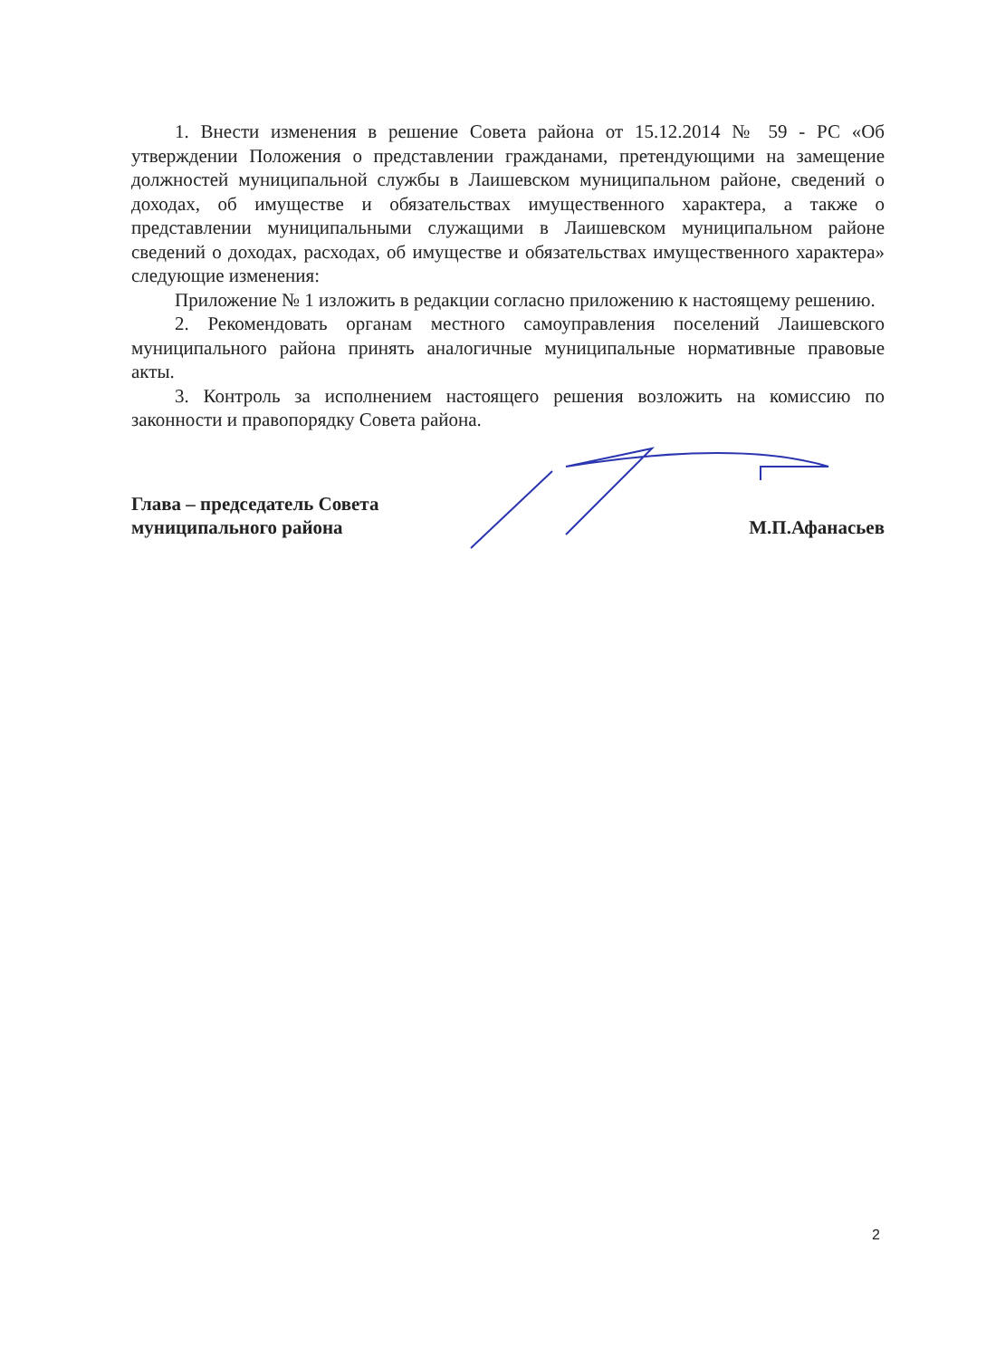1. Внести изменения в решение Совета района от 15.12.2014 № 59 - РС «Об утверждении Положения о представлении гражданами, претендующими на замещение должностей муниципальной службы в Лаишевском муниципальном районе, сведений о доходах, об имуществе и обязательствах имущественного характера, а также о представлении муниципальными служащими в Лаишевском муниципальном районе сведений о доходах, расходах, об имуществе и обязательствах имущественного характера» следующие изменения:
Приложение № 1 изложить в редакции согласно приложению к настоящему решению.
2. Рекомендовать органам местного самоуправления поселений Лаишевского муниципального района принять аналогичные муниципальные нормативные правовые акты.
3. Контроль за исполнением настоящего решения возложить на комиссию по законности и правопорядку Совета района.
Глава – председатель Совета
муниципального района
М.П.Афанасьев
2